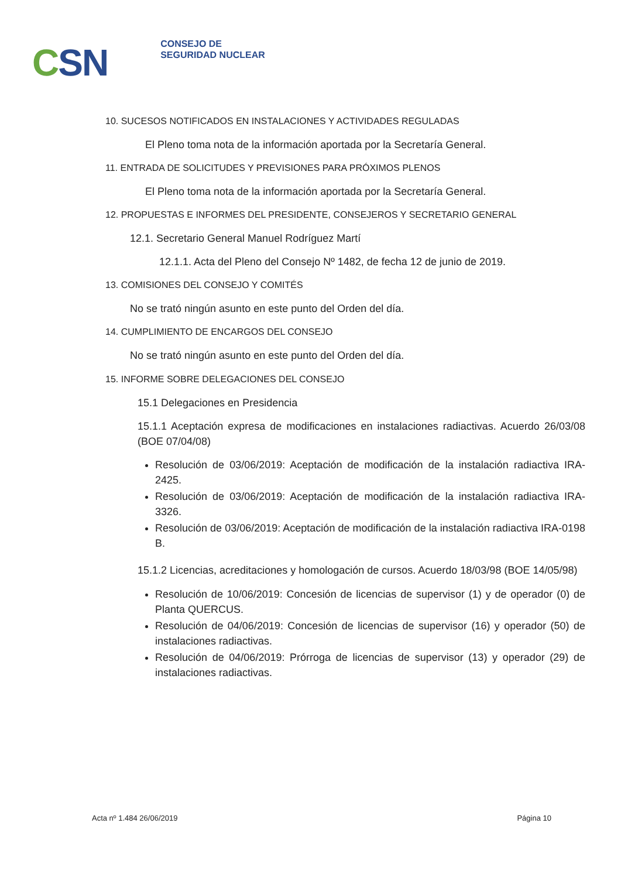CSN
CONSEJO DE
SEGURIDAD NUCLEAR
10. SUCESOS NOTIFICADOS EN INSTALACIONES Y ACTIVIDADES REGULADAS
El Pleno toma nota de la información aportada por la Secretaría General.
11. ENTRADA DE SOLICITUDES Y PREVISIONES PARA PRÓXIMOS PLENOS
El Pleno toma nota de la información aportada por la Secretaría General.
12. PROPUESTAS E INFORMES DEL PRESIDENTE, CONSEJEROS Y SECRETARIO GENERAL
12.1. Secretario General Manuel Rodríguez Martí
12.1.1. Acta del Pleno del Consejo Nº 1482, de fecha 12 de junio de 2019.
13. COMISIONES DEL CONSEJO Y COMITÉS
No se trató ningún asunto en este punto del Orden del día.
14. CUMPLIMIENTO DE ENCARGOS DEL CONSEJO
No se trató ningún asunto en este punto del Orden del día.
15. INFORME SOBRE DELEGACIONES DEL CONSEJO
15.1 Delegaciones en Presidencia
15.1.1 Aceptación expresa de modificaciones en instalaciones radiactivas. Acuerdo 26/03/08 (BOE 07/04/08)
Resolución de 03/06/2019: Aceptación de modificación de la instalación radiactiva IRA-2425.
Resolución de 03/06/2019: Aceptación de modificación de la instalación radiactiva IRA-3326.
Resolución de 03/06/2019: Aceptación de modificación de la instalación radiactiva IRA-0198 B.
15.1.2 Licencias, acreditaciones y homologación de cursos. Acuerdo 18/03/98 (BOE 14/05/98)
Resolución de 10/06/2019: Concesión de licencias de supervisor (1) y de operador (0) de Planta QUERCUS.
Resolución de 04/06/2019: Concesión de licencias de supervisor (16) y operador (50) de instalaciones radiactivas.
Resolución de 04/06/2019: Prórroga de licencias de supervisor (13) y operador (29) de instalaciones radiactivas.
Acta nº 1.484 26/06/2019 Página 10